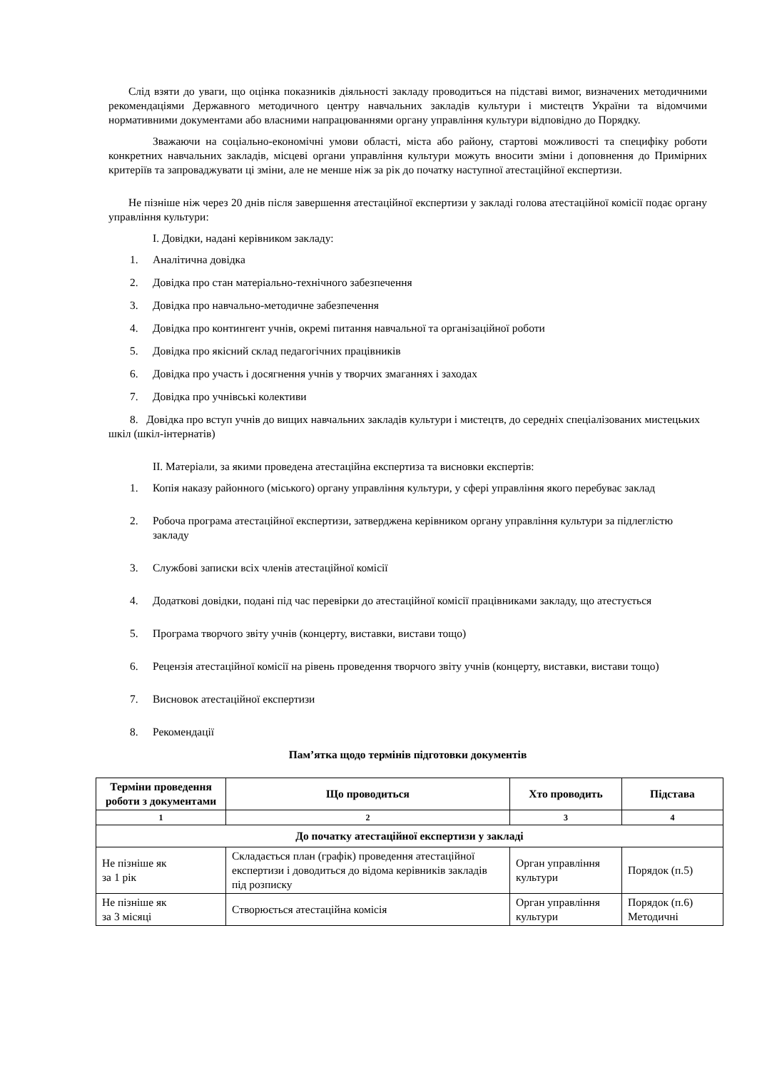Слід взяти до уваги, що оцінка показників діяльності закладу проводиться на підставі вимог, визначених методичними рекомендаціями Державного методичного центру навчальних закладів культури і мистецтв України та відомчими нормативними документами або власними напрацюваннями органу управління культури відповідно до Порядку.
Зважаючи на соціально-економічні умови області, міста або району, стартові можливості та специфіку роботи конкретних навчальних закладів, місцеві органи управління культури можуть вносити зміни і доповнення до Примірних критеріїв та запроваджувати ці зміни, але не менше ніж за рік до початку наступної атестаційної експертизи.
Не пізніше ніж через 20 днів після завершення атестаційної експертизи у закладі голова атестаційної комісії подає органу управління культури:
І. Довідки, надані керівником закладу:
1. Аналітична довідка
2. Довідка про стан матеріально-технічного забезпечення
3. Довідка про навчально-методичне забезпечення
4. Довідка про контингент учнів, окремі питання навчальної та організаційної роботи
5. Довідка про якісний склад педагогічних працівників
6. Довідка про участь і досягнення учнів у творчих змаганнях і заходах
7. Довідка про учнівські колективи
8. Довідка про вступ учнів до вищих навчальних закладів культури і мистецтв, до середніх спеціалізованих мистецьких шкіл (шкіл-інтернатів)
ІІ. Матеріали, за якими проведена атестаційна експертиза та висновки експертів:
1. Копія наказу районного (міського) органу управління культури, у сфері управління якого перебуває заклад
2. Робоча програма атестаційної експертизи, затверджена керівником органу управління культури за підлеглістю закладу
3. Службові записки всіх членів атестаційної комісії
4. Додаткові довідки, подані під час перевірки до атестаційної комісії працівниками закладу, що атестується
5. Програма творчого звіту учнів (концерту, виставки, вистави тощо)
6. Рецензія атестаційної комісії на рівень проведення творчого звіту учнів (концерту, виставки, вистави тощо)
7. Висновок атестаційної експертизи
8. Рекомендації
Пам’ятка щодо термінів підготовки документів
| Терміни проведення роботи з документами | Що проводиться | Хто проводить | Підстава |
| --- | --- | --- | --- |
| 1 | 2 | 3 | 4 |
| До початку атестаційної експертизи у закладі | | | |
| Не пізніше як за 1 рік | Складається план (графік) проведення атестаційної експертизи і доводиться до відома керівників закладів під розписку | Орган управління культури | Порядок (п.5) |
| Не пізніше як за 3 місяці | Створюється атестаційна комісія | Орган управління культури | Порядок (п.6) Методичні |